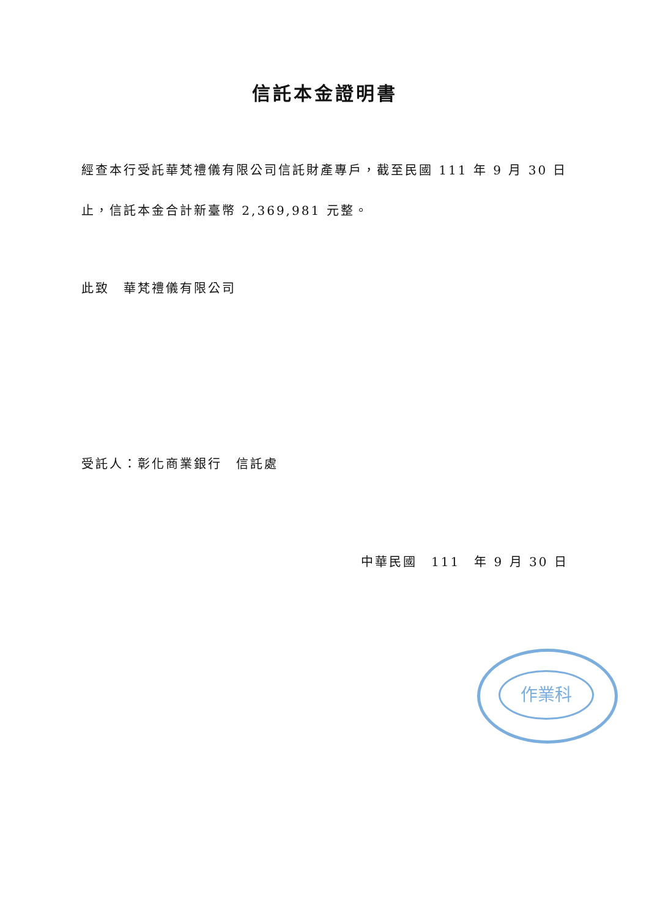信託本金證明書
經查本行受託華梵禮儀有限公司信託財產專戶，截至民國 111 年 9 月 30 日
止，信託本金合計新臺幣 2,369,981 元整。
此致　華梵禮儀有限公司
受託人：彰化商業銀行　信託處
中華民國　111　年 9 月 30 日
作業科